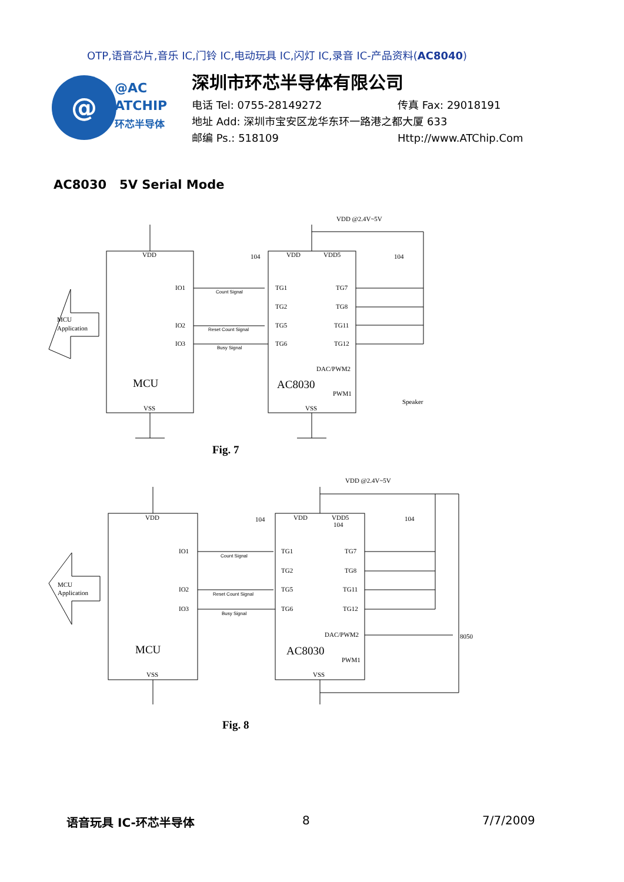OTP,语音芯片,音乐 IC,门铃 IC,电动玩具 IC,闪灯 IC,录音 IC-产品资料(AC8040)
@
@AC
ATCHIP
环芯半导体
深圳市环芯半导体有限公司
电话 Tel: 0755-28149272 传真 Fax: 29018191
地址 Add: 深圳市宝安区龙华东环一路港之都大厦 633
邮编 Ps.: 518109 Http://www.ATChip.Com
AC8030 5V Serial Mode
VDD
VSS
IO1
IO2
IO3
MCU
MCU
Application
VDD
VDD5
TG1
TG2
TG5
TG6
TG7
TG8
TG11
TG12
DAC/PWM2
PWM1
VSS
AC8030
VDD @2.4V~5V
104
104
Speaker
Count Signal
Reset Count Signal
Busy Signal
Fig. 7
VDD
VSS
IO1
IO2
IO3
MCU
MCU
Application
VDD
VDD5
104
TG1
TG2
TG5
TG6
TG7
TG8
TG11
TG12
DAC/PWM2
PWM1
VSS
AC8030
VDD @2.4V~5V
104
104
8050
Count Signal
Reset Count Signal
Busy Signal
Fig. 8
语音玩具 IC-环芯半导体 8 7/7/2009